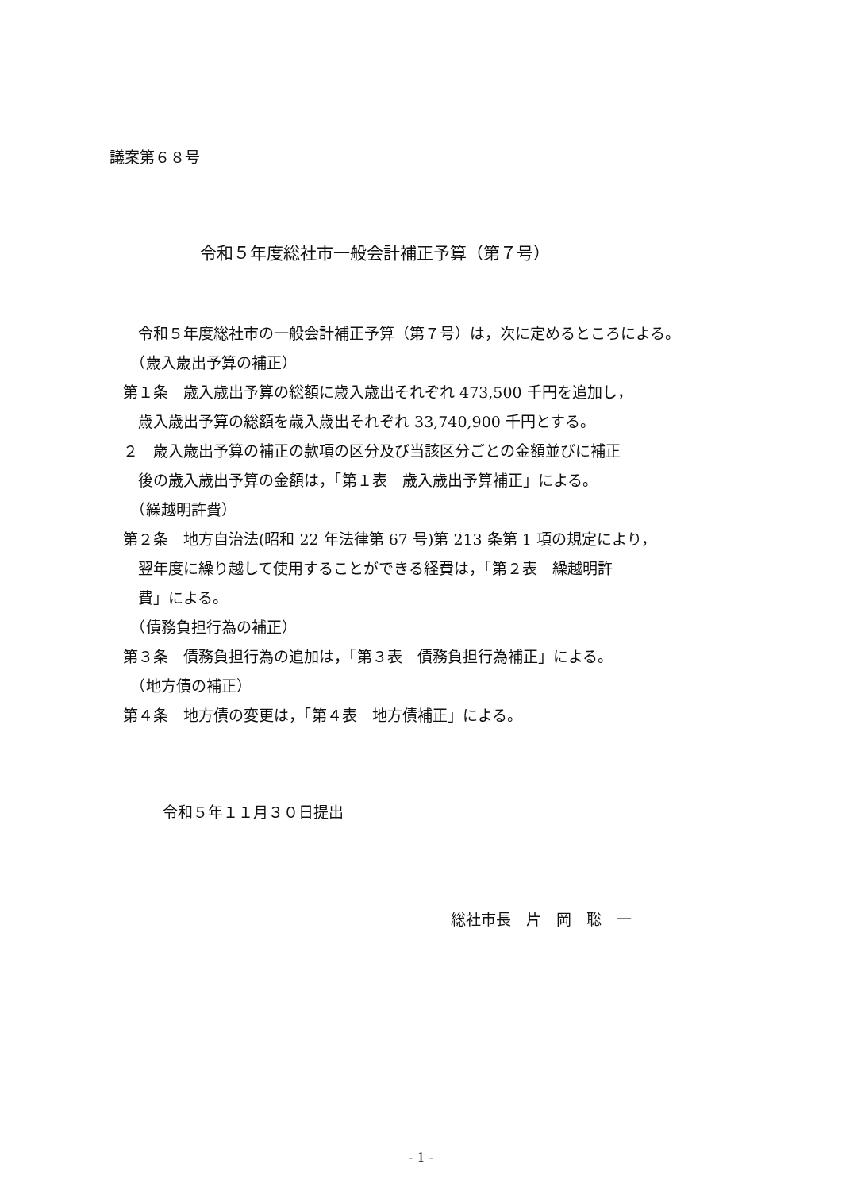議案第６８号
令和５年度総社市一般会計補正予算（第７号）
　令和５年度総社市の一般会計補正予算（第７号）は，次に定めるところによる。
　（歳入歳出予算の補正）
第１条　歳入歳出予算の総額に歳入歳出それぞれ 473,500 千円を追加し，
　歳入歳出予算の総額を歳入歳出それぞれ 33,740,900 千円とする。
２　歳入歳出予算の補正の款項の区分及び当該区分ごとの金額並びに補正
　後の歳入歳出予算の金額は，「第１表　歳入歳出予算補正」による。
　（繰越明許費）
第２条　地方自治法(昭和 22 年法律第 67 号)第 213 条第 1 項の規定により，
　翌年度に繰り越して使用することができる経費は，「第２表　繰越明許
　費」による。
　（債務負担行為の補正）
第３条　債務負担行為の追加は，「第３表　債務負担行為補正」による。
　（地方債の補正）
第４条　地方債の変更は，「第４表　地方債補正」による。
令和５年１１月３０日提出
総社市長　片　岡　聡　一
- 1 -